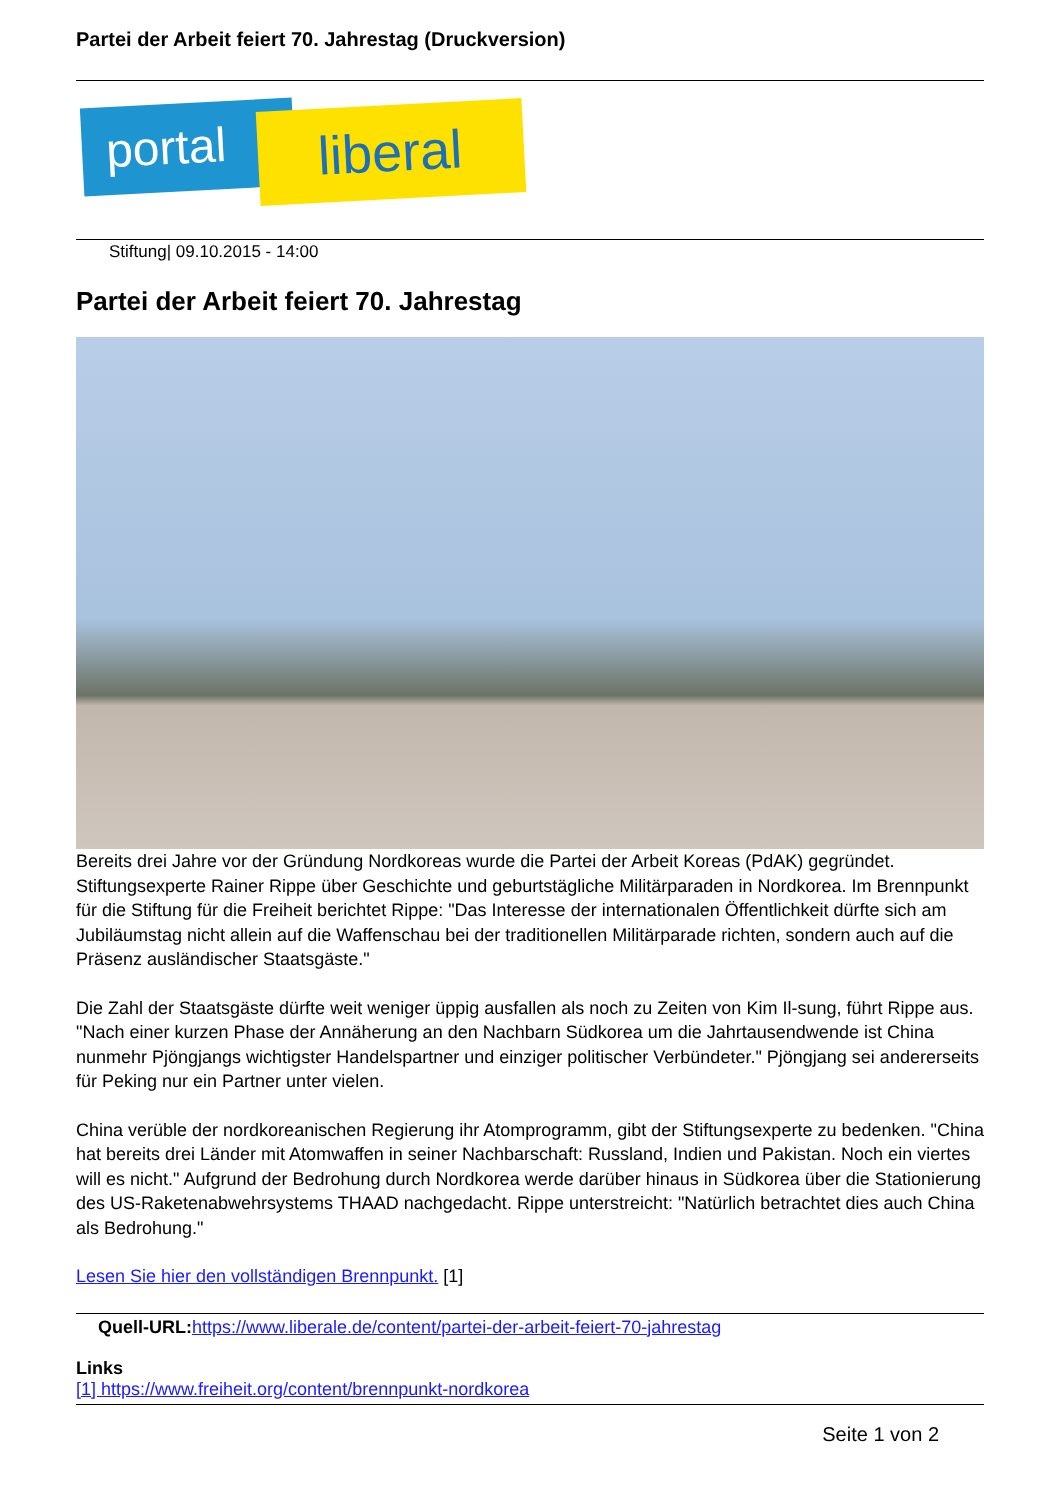Partei der Arbeit feiert 70. Jahrestag (Druckversion)
portal liberal
Stiftung| 09.10.2015 - 14:00
Partei der Arbeit feiert 70. Jahrestag
Bereits drei Jahre vor der Gründung Nordkoreas wurde die Partei der Arbeit Koreas (PdAK) gegründet. Stiftungsexperte Rainer Rippe über Geschichte und geburtstägliche Militärparaden in Nordkorea. Im Brennpunkt für die Stiftung für die Freiheit berichtet Rippe: "Das Interesse der internationalen Öffentlichkeit dürfte sich am Jubiläumstag nicht allein auf die Waffenschau bei der traditionellen Militärparade richten, sondern auch auf die Präsenz ausländischer Staatsgäste."
Die Zahl der Staatsgäste dürfte weit weniger üppig ausfallen als noch zu Zeiten von Kim Il-sung, führt Rippe aus. "Nach einer kurzen Phase der Annäherung an den Nachbarn Südkorea um die Jahrtausendwende ist China nunmehr Pjöngjangs wichtigster Handelspartner und einziger politischer Verbündeter." Pjöngjang sei andererseits für Peking nur ein Partner unter vielen.
China verüble der nordkoreanischen Regierung ihr Atomprogramm, gibt der Stiftungsexperte zu bedenken. "China hat bereits drei Länder mit Atomwaffen in seiner Nachbarschaft: Russland, Indien und Pakistan. Noch ein viertes will es nicht." Aufgrund der Bedrohung durch Nordkorea werde darüber hinaus in Südkorea über die Stationierung des US-Raketenabwehrsystems THAAD nachgedacht. Rippe unterstreicht: "Natürlich betrachtet dies auch China als Bedrohung."
Lesen Sie hier den vollständigen Brennpunkt. [1]
Quell-URL: https://www.liberale.de/content/partei-der-arbeit-feiert-70-jahrestag
Links
[1] https://www.freiheit.org/content/brennpunkt-nordkorea
Seite 1 von 2